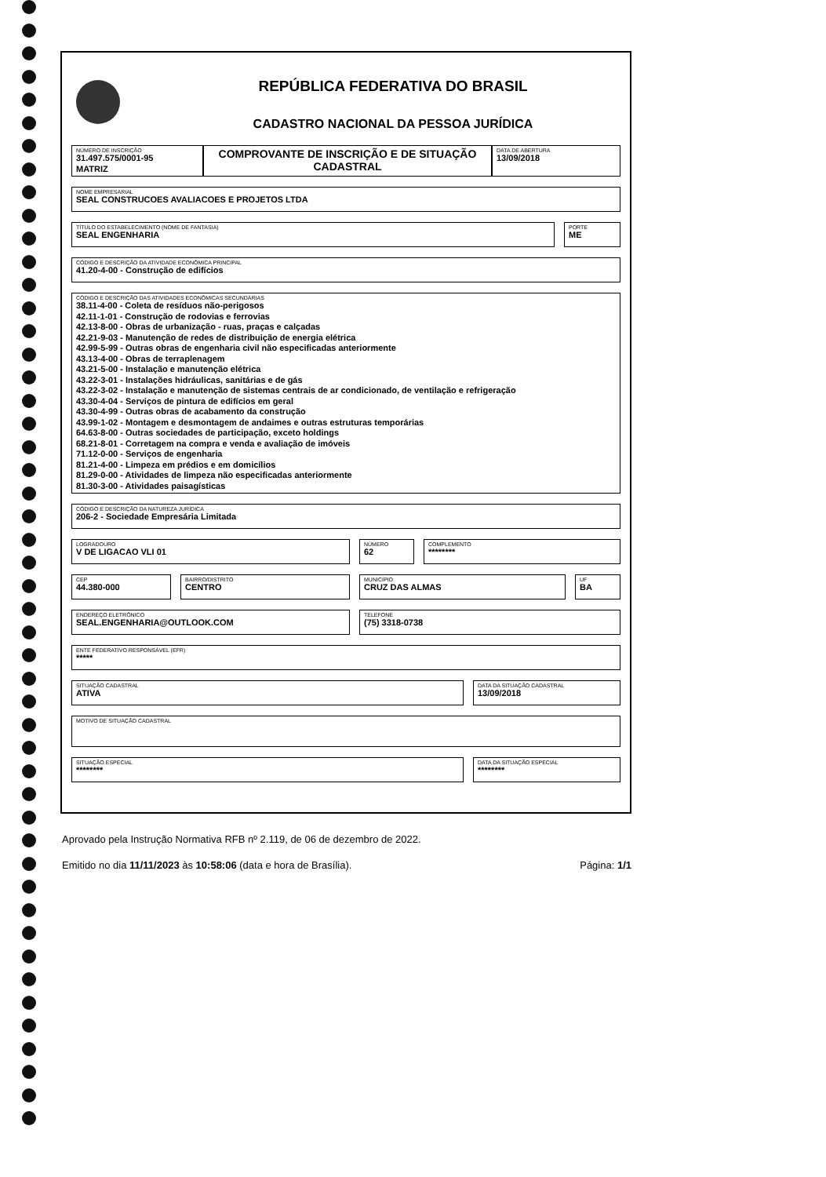REPÚBLICA FEDERATIVA DO BRASIL
CADASTRO NACIONAL DA PESSOA JURÍDICA
NÚMERO DE INSCRIÇÃO
31.497.575/0001-95
MATRIZ
COMPROVANTE DE INSCRIÇÃO E DE SITUAÇÃO CADASTRAL
DATA DE ABERTURA
13/09/2018
NOME EMPRESARIAL
SEAL CONSTRUCOES AVALIACOES E PROJETOS LTDA
TÍTULO DO ESTABELECIMENTO (NOME DE FANTASIA)
SEAL ENGENHARIA
PORTE
ME
CÓDIGO E DESCRIÇÃO DA ATIVIDADE ECONÔMICA PRINCIPAL
41.20-4-00 - Construção de edifícios
CÓDIGO E DESCRIÇÃO DAS ATIVIDADES ECONÔMICAS SECUNDÁRIAS
38.11-4-00 - Coleta de resíduos não-perigosos
42.11-1-01 - Construção de rodovias e ferrovias
42.13-8-00 - Obras de urbanização - ruas, praças e calçadas
42.21-9-03 - Manutenção de redes de distribuição de energia elétrica
42.99-5-99 - Outras obras de engenharia civil não especificadas anteriormente
43.13-4-00 - Obras de terraplenagem
43.21-5-00 - Instalação e manutenção elétrica
43.22-3-01 - Instalações hidráulicas, sanitárias e de gás
43.22-3-02 - Instalação e manutenção de sistemas centrais de ar condicionado, de ventilação e refrigeração
43.30-4-04 - Serviços de pintura de edifícios em geral
43.30-4-99 - Outras obras de acabamento da construção
43.99-1-02 - Montagem e desmontagem de andaimes e outras estruturas temporárias
64.63-8-00 - Outras sociedades de participação, exceto holdings
68.21-8-01 - Corretagem na compra e venda e avaliação de imóveis
71.12-0-00 - Serviços de engenharia
81.21-4-00 - Limpeza em prédios e em domicílios
81.29-0-00 - Atividades de limpeza não especificadas anteriormente
81.30-3-00 - Atividades paisagísticas
CÓDIGO E DESCRIÇÃO DA NATUREZA JURÍDICA
206-2 - Sociedade Empresária Limitada
LOGRADOURO
V DE LIGACAO VLI 01
NÚMERO
62
COMPLEMENTO
********
CEP
44.380-000
BAIRRO/DISTRITO
CENTRO
MUNICÍPIO
CRUZ DAS ALMAS
UF
BA
ENDEREÇO ELETRÔNICO
SEAL.ENGENHARIA@OUTLOOK.COM
TELEFONE
(75) 3318-0738
ENTE FEDERATIVO RESPONSÁVEL (EFR)
*****
SITUAÇÃO CADASTRAL
ATIVA
DATA DA SITUAÇÃO CADASTRAL
13/09/2018
MOTIVO DE SITUAÇÃO CADASTRAL
SITUAÇÃO ESPECIAL
********
DATA DA SITUAÇÃO ESPECIAL
********
Aprovado pela Instrução Normativa RFB nº 2.119, de 06 de dezembro de 2022.
Emitido no dia 11/11/2023 às 10:58:06 (data e hora de Brasília). Página: 1/1